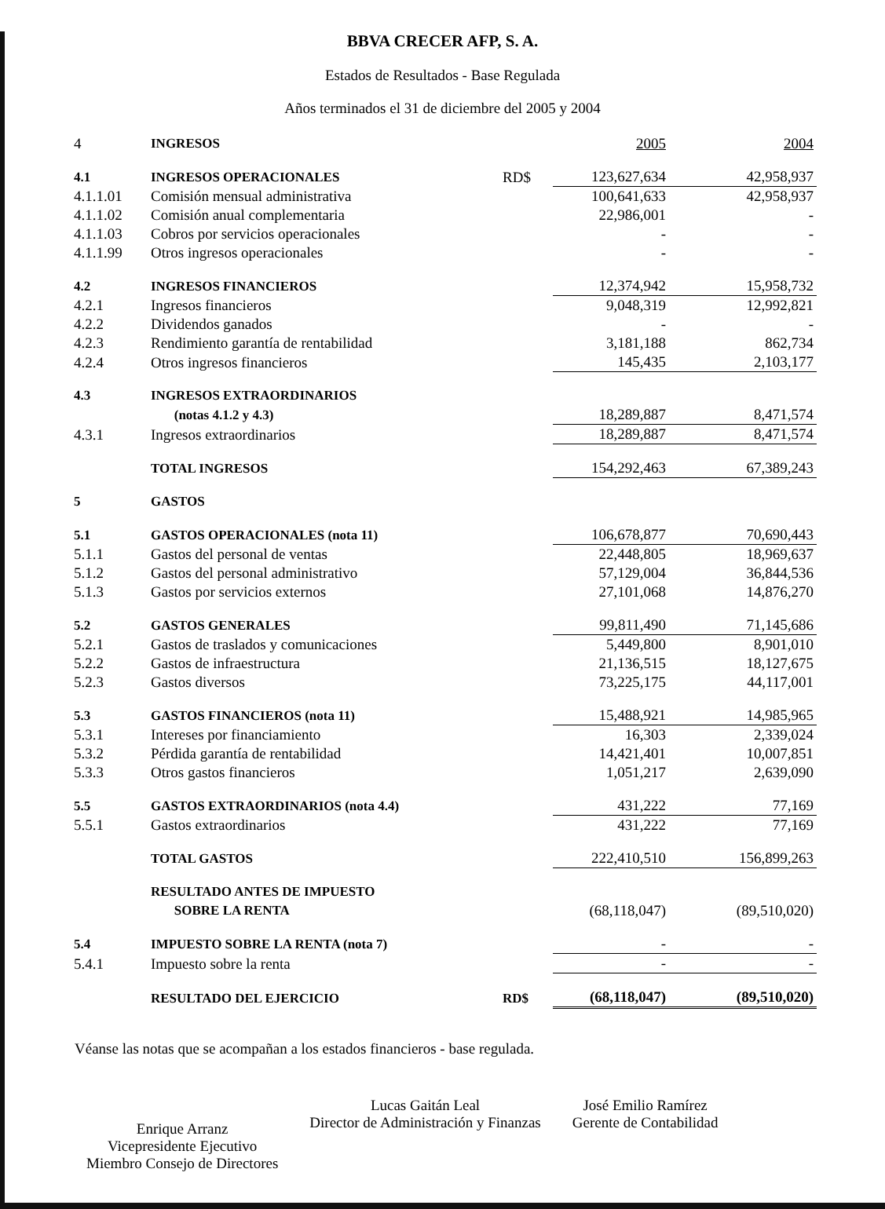BBVA CRECER AFP, S. A.
Estados de Resultados - Base Regulada
Años terminados el 31 de diciembre del 2005 y 2004
| 4 | INGRESOS | | 2005 | 2004 |
| 4.1 | INGRESOS OPERACIONALES | RD$ | 123,627,634 | 42,958,937 |
| 4.1.1.01 | Comisión mensual administrativa | | 100,641,633 | 42,958,937 |
| 4.1.1.02 | Comisión anual complementaria | | 22,986,001 | - |
| 4.1.1.03 | Cobros por servicios operacionales | | - | - |
| 4.1.1.99 | Otros ingresos operacionales | | - | - |
| 4.2 | INGRESOS FINANCIEROS | | 12,374,942 | 15,958,732 |
| 4.2.1 | Ingresos financieros | | 9,048,319 | 12,992,821 |
| 4.2.2 | Dividendos ganados | | - | - |
| 4.2.3 | Rendimiento garantía de rentabilidad | | 3,181,188 | 862,734 |
| 4.2.4 | Otros ingresos financieros | | 145,435 | 2,103,177 |
| 4.3 | INGRESOS EXTRAORDINARIOS | | | |
| | (notas 4.1.2 y 4.3) | | 18,289,887 | 8,471,574 |
| 4.3.1 | Ingresos extraordinarios | | 18,289,887 | 8,471,574 |
| | TOTAL INGRESOS | | 154,292,463 | 67,389,243 |
| 5 | GASTOS | | | |
| 5.1 | GASTOS OPERACIONALES (nota 11) | | 106,678,877 | 70,690,443 |
| 5.1.1 | Gastos del personal de ventas | | 22,448,805 | 18,969,637 |
| 5.1.2 | Gastos del personal administrativo | | 57,129,004 | 36,844,536 |
| 5.1.3 | Gastos por servicios externos | | 27,101,068 | 14,876,270 |
| 5.2 | GASTOS GENERALES | | 99,811,490 | 71,145,686 |
| 5.2.1 | Gastos de traslados y comunicaciones | | 5,449,800 | 8,901,010 |
| 5.2.2 | Gastos de infraestructura | | 21,136,515 | 18,127,675 |
| 5.2.3 | Gastos diversos | | 73,225,175 | 44,117,001 |
| 5.3 | GASTOS FINANCIEROS (nota 11) | | 15,488,921 | 14,985,965 |
| 5.3.1 | Intereses por financiamiento | | 16,303 | 2,339,024 |
| 5.3.2 | Pérdida garantía de rentabilidad | | 14,421,401 | 10,007,851 |
| 5.3.3 | Otros gastos financieros | | 1,051,217 | 2,639,090 |
| 5.5 | GASTOS EXTRAORDINARIOS (nota 4.4) | | 431,222 | 77,169 |
| 5.5.1 | Gastos extraordinarios | | 431,222 | 77,169 |
| | TOTAL GASTOS | | 222,410,510 | 156,899,263 |
| | RESULTADO ANTES DE IMPUESTO SOBRE LA RENTA | | (68,118,047) | (89,510,020) |
| 5.4 | IMPUESTO SOBRE LA RENTA (nota 7) | | - | - |
| 5.4.1 | Impuesto sobre la renta | | - | - |
| | RESULTADO DEL EJERCICIO | RD$ | (68,118,047) | (89,510,020) |
Véanse las notas que se acompañan a los estados financieros - base regulada.
Enrique Arranz
Vicepresidente Ejecutivo
Miembro Consejo de Directores
Lucas Gaitán Leal
Director de Administración y Finanzas
José Emilio Ramírez
Gerente de Contabilidad